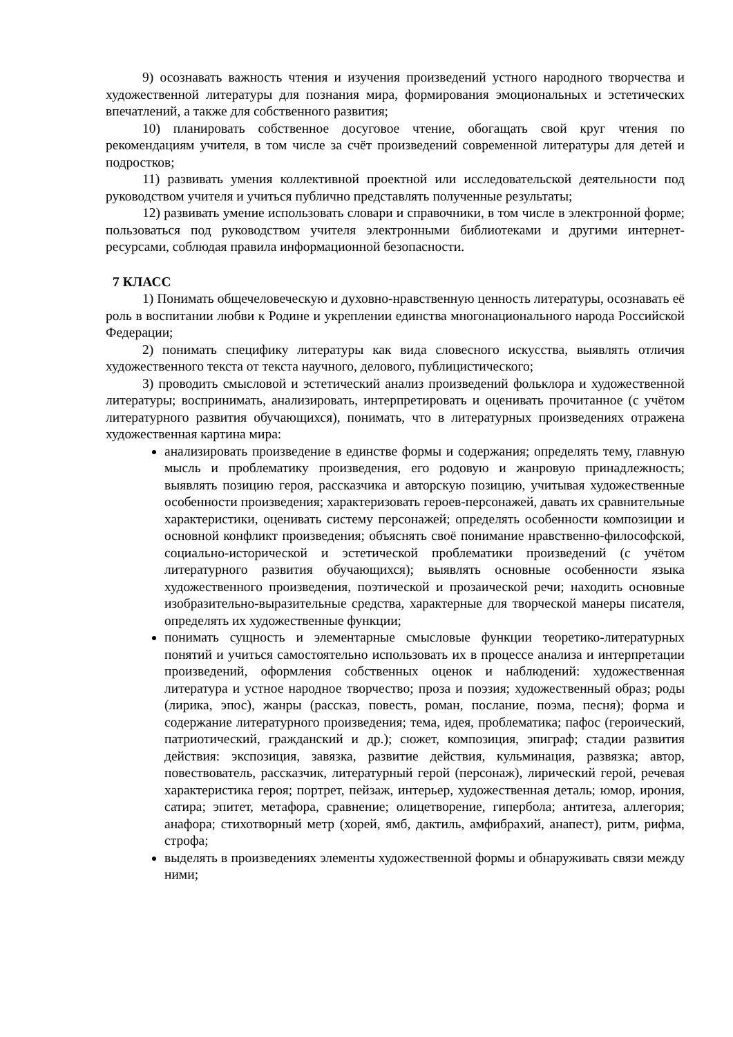9) осознавать важность чтения и изучения произведений устного народного творчества и художественной литературы для познания мира, формирования эмоциональных и эстетических впечатлений, а также для собственного развития;
10) планировать собственное досуговое чтение, обогащать свой круг чтения по рекомендациям учителя, в том числе за счёт произведений современной литературы для детей и подростков;
11) развивать умения коллективной проектной или исследовательской деятельности под руководством учителя и учиться публично представлять полученные результаты;
12) развивать умение использовать словари и справочники, в том числе в электронной форме; пользоваться под руководством учителя электронными библиотеками и другими интернет-ресурсами, соблюдая правила информационной безопасности.
7 КЛАСС
1) Понимать общечеловеческую и духовно-нравственную ценность литературы, осознавать её роль в воспитании любви к Родине и укреплении единства многонационального народа Российской Федерации;
2) понимать специфику литературы как вида словесного искусства, выявлять отличия художественного текста от текста научного, делового, публицистического;
3) проводить смысловой и эстетический анализ произведений фольклора и художественной литературы; воспринимать, анализировать, интерпретировать и оценивать прочитанное (с учётом литературного развития обучающихся), понимать, что в литературных произведениях отражена художественная картина мира:
анализировать произведение в единстве формы и содержания; определять тему, главную мысль и проблематику произведения, его родовую и жанровую принадлежность; выявлять позицию героя, рассказчика и авторскую позицию, учитывая художественные особенности произведения; характеризовать героев-персонажей, давать их сравнительные характеристики, оценивать систему персонажей; определять особенности композиции и основной конфликт произведения; объяснять своё понимание нравственно-философской, социально-исторической и эстетической проблематики произведений (с учётом литературного развития обучающихся); выявлять основные особенности языка художественного произведения, поэтической и прозаической речи; находить основные изобразительно-выразительные средства, характерные для творческой манеры писателя, определять их художественные функции;
понимать сущность и элементарные смысловые функции теоретико-литературных понятий и учиться самостоятельно использовать их в процессе анализа и интерпретации произведений, оформления собственных оценок и наблюдений: художественная литература и устное народное творчество; проза и поэзия; художественный образ; роды (лирика, эпос), жанры (рассказ, повесть, роман, послание, поэма, песня); форма и содержание литературного произведения; тема, идея, проблематика; пафос (героический, патриотический, гражданский и др.); сюжет, композиция, эпиграф; стадии развития действия: экспозиция, завязка, развитие действия, кульминация, развязка; автор, повествователь, рассказчик, литературный герой (персонаж), лирический герой, речевая характеристика героя; портрет, пейзаж, интерьер, художественная деталь; юмор, ирония, сатира; эпитет, метафора, сравнение; олицетворение, гипербола; антитеза, аллегория; анафора; стихотворный метр (хорей, ямб, дактиль, амфибрахий, анапест), ритм, рифма, строфа;
выделять в произведениях элементы художественной формы и обнаруживать связи между ними;